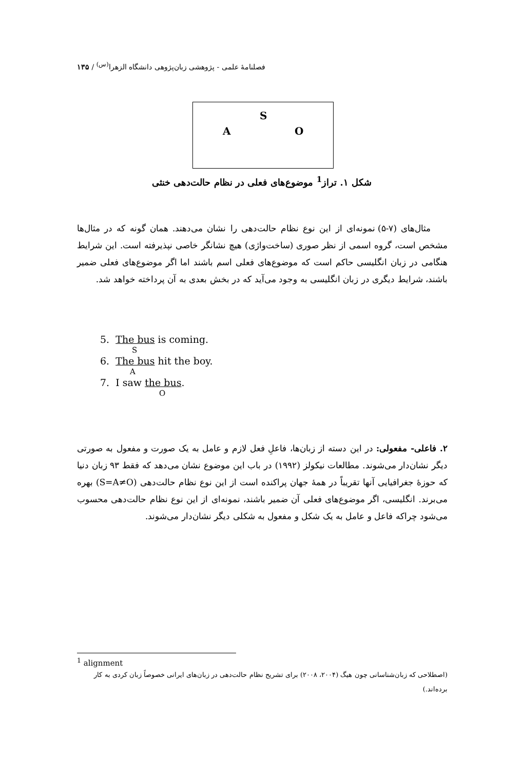فصلنامهٔ علمی - پژوهشی زبان‌پژوهی دانشگاه الزهرا<sup>(س)</sup> / ۱۳۵
S
A O
شکل ۱. تراز<sup>1</sup> موضوع‌های فعلی در نظام حالت‌دهی خنثی
مثال‌های (۷-۵) نمونه‌ای از این نوع نظام حالت‌دهی را نشان می‌دهند. همان گونه که در مثال‌ها مشخص است، گروه اسمی از نظر صوری (ساخت‌واژی) هیچ نشانگر خاصی نپذیرفته است. این شرایط هنگامی در زبان انگلیسی حاکم است که موضوع‌های فعلی اسم باشند اما اگر موضوع‌های فعلی ضمیر باشند، شرایط دیگری در زبان انگلیسی به وجود می‌آید که در بخش بعدی به آن پرداخته خواهد شد.
5. The bus is coming.
S
6. The bus hit the boy.
A
7. I saw the bus.
O
۲. فاعلی- مفعولی: در این دسته از زبان‌ها، فاعلِ فعل لازم و عامل به یک صورت و مفعول به صورتی دیگر نشان‌دار می‌شوند. مطالعات نیکولز (۱۹۹۲) در باب این موضوع نشان می‌دهد که فقط ۹۳ زبان دنیا که حوزهٔ جغرافیایی آنها تقریباً در همهٔ جهان پراکنده است از این نوع نظام حالت‌دهی (S=A≠O) بهره می‌برند. انگلیسی، اگر موضوع‌های فعلی آن ضمیر باشند، نمونه‌ای از این نوع نظام حالت‌دهی محسوب می‌شود چراکه فاعل و عامل به یک شکل و مفعول به شکلی دیگر نشان‌دار می‌شوند.
<sup>1</sup> alignment
(اصطلاحی که زبان‌شناسانی چون هیگ (۲۰۰۴، ۲۰۰۸) برای تشریح نظام حالت‌دهی در زبان‌های ایرانی خصوصاً زبان کردی به کار برده‌اند.)